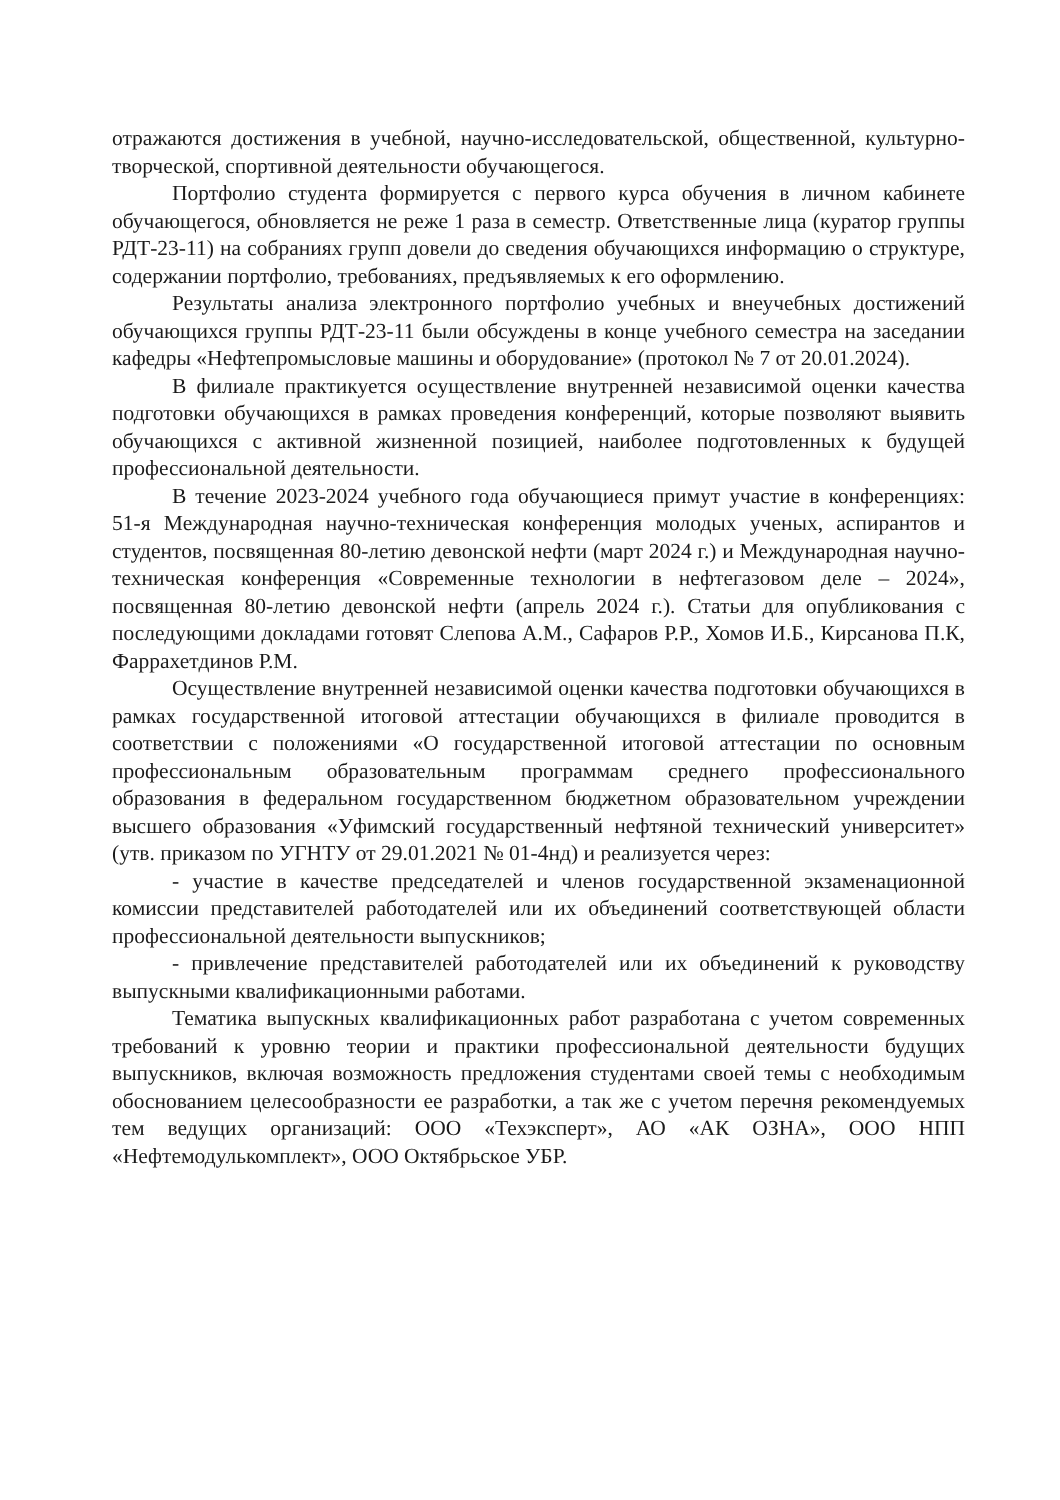отражаются достижения в учебной, научно-исследовательской, общественной, культурно-творческой, спортивной деятельности обучающегося.
Портфолио студента формируется с первого курса обучения в личном кабинете обучающегося, обновляется не реже 1 раза в семестр. Ответственные лица (куратор группы РДТ-23-11) на собраниях групп довели до сведения обучающихся информацию о структуре, содержании портфолио, требованиях, предъявляемых к его оформлению.
Результаты анализа электронного портфолио учебных и внеучебных достижений обучающихся группы РДТ-23-11 были обсуждены в конце учебного семестра на заседании кафедры «Нефтепромысловые машины и оборудование» (протокол № 7 от 20.01.2024).
В филиале практикуется осуществление внутренней независимой оценки качества подготовки обучающихся в рамках проведения конференций, которые позволяют выявить обучающихся с активной жизненной позицией, наиболее подготовленных к будущей профессиональной деятельности.
В течение 2023-2024 учебного года обучающиеся примут участие в конференциях: 51-я Международная научно-техническая конференция молодых ученых, аспирантов и студентов, посвященная 80-летию девонской нефти (март 2024 г.) и Международная научно-техническая конференция «Современные технологии в нефтегазовом деле – 2024», посвященная 80-летию девонской нефти (апрель 2024 г.). Статьи для опубликования с последующими докладами готовят Слепова А.М., Сафаров Р.Р., Хомов И.Б., Кирсанова П.К, Фаррахетдинов Р.М.
Осуществление внутренней независимой оценки качества подготовки обучающихся в рамках государственной итоговой аттестации обучающихся в филиале проводится в соответствии с положениями «О государственной итоговой аттестации по основным профессиональным образовательным программам среднего профессионального образования в федеральном государственном бюджетном образовательном учреждении высшего образования «Уфимский государственный нефтяной технический университет» (утв. приказом по УГНТУ от 29.01.2021 № 01-4нд) и реализуется через:
- участие в качестве председателей и членов государственной экзаменационной комиссии представителей работодателей или их объединений соответствующей области профессиональной деятельности выпускников;
- привлечение представителей работодателей или их объединений к руководству выпускными квалификационными работами.
Тематика выпускных квалификационных работ разработана с учетом современных требований к уровню теории и практики профессиональной деятельности будущих выпускников, включая возможность предложения студентами своей темы с необходимым обоснованием целесообразности ее разработки, а так же с учетом перечня рекомендуемых тем ведущих организаций: ООО «Техэксперт», АО «АК ОЗНА», ООО НПП «Нефтемодулькомплект», ООО Октябрьское УБР.